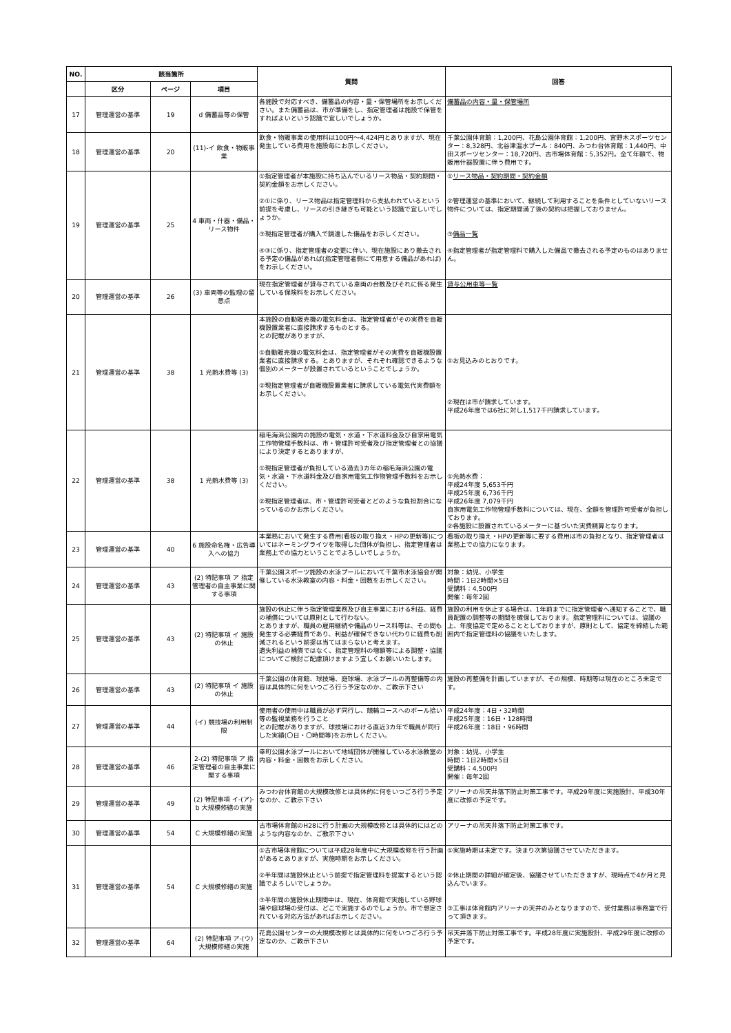| NO. | 該当箇所 | | | 質問 | 回答 |
| --- | --- | --- | --- | --- | --- |
| | 区分 | ページ | 項目 | | |
| 17 | 管理運営の基準 | 19 | d 備蓄品等の保管 | 各施設で対応すべき、備蓄品の内容・量・保管場所をお示しください。また備蓄品は、市が準備をし、指定管理者は施設で保管をすればよいという認識で宜しいでしょうか。 | 備蓄品の内容・量・保管場所 |
| 18 | 管理運営の基準 | 20 | (11)-イ 飲食・物販事業 | 飲食・物販事業の使用料は100円～4,424円とありますが、現在発生している費用を施設毎にお示しください。 | 千葉公園体育館：1,200円、花島公園体育館：1,200円、宮野木スポーツセンター：8,328円、北谷津温水プール：840円、みつわ台体育館：1,440円、中田スポーツセンター：18,720円、古市場体育館：5,352円。全て年額で、物販用什器設置に伴う費用です。 |
| 19 | 管理運営の基準 | 25 | 4 車両・什器・備品・リース物件 | ①指定管理者が本施設に持ち込んでいるリース物品・契約期間・契約金額をお示しください。 ②①に係り、リース物品は指定管理料から支払われているという前提を考慮し、リースの引き継ぎも可能という認識で宜しいでしょうか。 ③現指定管理者が購入で調達した備品をお示しください。 ④③に係り、指定管理者の変更に伴い、現在施設にあり撤去される予定の備品があれば(指定管理者側にて用意する備品があれば)をお示しください。 | ① リース物品・契約期間・契約金額 ②管理運営の基準において、継続して利用することを条件としていないリース物件については、指定期間満了後の契約は把握しておりません。 ③ 備品一覧 ④指定管理者が指定管理料で購入した備品で撤去される予定のものはありません。 |
| 20 | 管理運営の基準 | 26 | (3) 車両等の監理の留意点 | 現在指定管理者が貸与されている車両の台数及びそれに係る発生している保険料をお示しください。 | 貸与公用車等一覧 |
| 21 | 管理運営の基準 | 38 | 1 光熱水費等 (3) | 本施設の自動販売機の電気料金は、指定管理者がその実費を自販機設置業者に直接請求するものとする。 との記載がありますが、 ①自動販売機の電気料金は、指定管理者がその実費を自販機設置業者に直接請求する。とありますが、それぞれ確認できるような個別のメーターが設置されているということでしょうか。 ②現指定管理者が自販機設置業者に請求している電気代実費額をお示しください。 | ①お見込みのとおりです。 ②現在は市が請求しています。 平成26年度では6社に対し1,517千円請求しています。 |
| 22 | 管理運営の基準 | 38 | 1 光熱水費等 (3) | 稲毛海浜公園内の施設の電気・水道・下水道料金及び自家用電気工作物管理手数料は、市・管理許可受者及び指定管理者との協議により決定するとありますが、 ①現指定管理者が負担している過去3カ年の稲毛海浜公園の電気・水道・下水道料金及び自家用電気工作物管理手数料をお示しください。 ②現指定管理者は、市・管理許可受者とどのような負担割合になっているのかお示しください。 | ①光熱水費： 平成24年度 5,653千円 平成25年度 6,736千円 平成26年度 7,079千円 自家用電気工作物管理手数料については、現在、全額を管理許可受者が負担しております。 ②各施設に設置されているメーターに基づいた実費精算となります。 |
| 23 | 管理運営の基準 | 40 | 6 施設命名権・広告導入への協力 | 本業務において発生する費用(看板の取り換え・HPの更新等)についてはネーミングライツを取得した団体が負担し、指定管理者は業務上での協力ということでよろしいでしょうか。 | 看板の取り換え・HPの更新等に要する費用は市の負担となり、指定管理者は業務上での協力になります。 |
| 24 | 管理運営の基準 | 43 | (2) 特記事項 ア 指定管理者の自主事業に関する事項 | 千葉公園スポーツ施設の水泳プールにおいて千葉市水泳協会が開催している水泳教室の内容・料金・回数をお示しください。 | 対象：幼児、小学生 時間：1日2時間×5日 受講料：4,500円 開催：毎年2回 |
| 25 | 管理運営の基準 | 43 | (2) 特記事項 イ 施設の休止 | 施設の休止に伴う指定管理業務及び自主事業における利益、経費の補償については原則として行わない。 とありますが、職員の雇用継続や備品のリース料等は、その間も発生する必要経費であり、利益が確保できない代わりに経費も削減されるという前提は当てはまらないと考えます。 遺失利益の補償ではなく、指定管理料の増額等による調整・協議についてご検討ご配慮頂けますよう宜しくお願いいたします。 | 施設の利用を休止する場合は、1年前までに指定管理者へ通知することで、職員配置の調整等の期間を確保しております。指定管理料については、協議の上、年度協定で定めることとしておりますが、原則として、協定を締結した範囲内で指定管理料の協議をいたします。 |
| 26 | 管理運営の基準 | 43 | (2) 特記事項 イ 施設の休止 | 千葉公園の体育館、球技場、庭球場、水泳プールの再整備等の内容は具体的に何をいつごろ行う予定なのか、ご教示下さい | 施設の再整備を計画していますが、その規模、時期等は現在のところ未定です。 |
| 27 | 管理運営の基準 | 44 | (イ) 競技場の利用制限 | 使用者の使用中は職員が必ず同行し、競輪コースへのボール拾い等の監視業務を行うこと との記載がありますが、球技場における直近3カ年で職員が同行した実績(〇日・〇時間等)をお示しください。 | 平成24年度：4日・32時間 平成25年度：16日・128時間 平成26年度：18日・96時間 |
| 28 | 管理運営の基準 | 46 | 2-(2) 特記事項 ア 指定管理者の自主事業に関する事項 | 幸町公園水泳プールにおいて地域団体が開催している水泳教室の内容・料金・回数をお示しください。 | 対象：幼児、小学生 時間：1日2時間×5日 受講料：4,500円 開催：毎年2回 |
| 29 | 管理運営の基準 | 49 | (2) 特記事項 イ-(ア)-b 大規模修繕の実施 | みつわ台体育館の大規模改修とは具体的に何をいつごろ行う予定なのか、ご教示下さい | アリーナの吊天井落下防止対策工事です。平成29年度に実施設計、平成30年度に改修の予定です。 |
| 30 | 管理運営の基準 | 54 | C 大規模修繕の実施 | 古市場体育館のH28に行う計画の大規模改修とは具体的にはどのような内容なのか、ご教示下さい | アリーナの吊天井落下防止対策工事です。 |
| 31 | 管理運営の基準 | 54 | C 大規模修繕の実施 | ①古市場体育館については平成28年度中に大規模改修を行う計画があるとありますが、実施時期をお示しください。 ②半年間は施設休止という前提で指定管理料を提案するという認識でよろしいでしょうか。 ③半年間の施設休止期間中は、現在、体育館で実施している野球場や庭球場の受付は、どこで実施するのでしょうか。市で想定されている対応方法があればお示しください。 | ①実施時期は未定です。決まり次第協議させていただきます。 ②休止期間の詳細が確定後、協議させていただきますが、現時点で4か月と見込んでいます。 ③工事は体育館内アリーナの天井のみとなりますので、受付業務は事務室で行って頂きます。 |
| 32 | 管理運営の基準 | 64 | (2) 特記事項 ア-(ウ) 大規模修繕の実施 | 花島公園センターの大規模改修とは具体的に何をいつごろ行う予定なのか、ご教示下さい | 吊天井落下防止対策工事です。平成28年度に実施設計、平成29年度に改修の予定です。 |